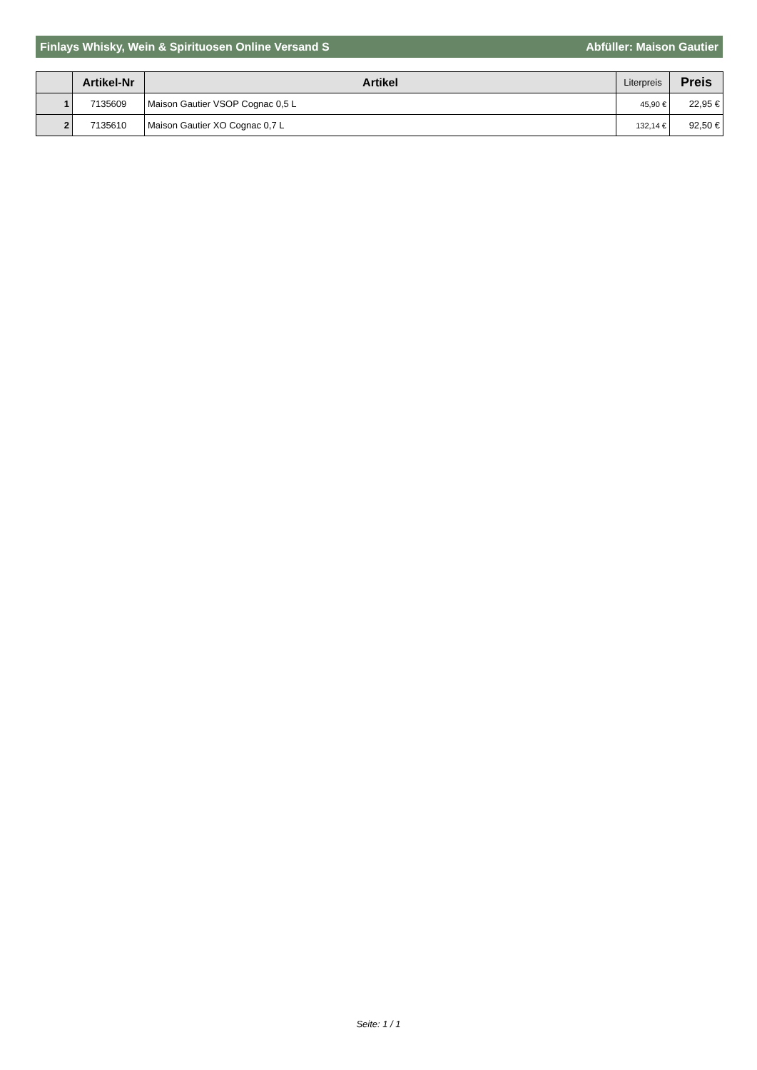Finlays Whisky, Wein & Spirituosen Online Versand S Abfüller: Maison Gautier
| | Artikel-Nr | Artikel | Literpreis | Preis |
| --- | --- | --- | --- | --- |
| 1 | 7135609 | Maison Gautier VSOP Cognac 0,5 L | 45,90 € | 22,95 € |
| 2 | 7135610 | Maison Gautier XO Cognac 0,7 L | 132,14 € | 92,50 € |
Seite: 1 / 1